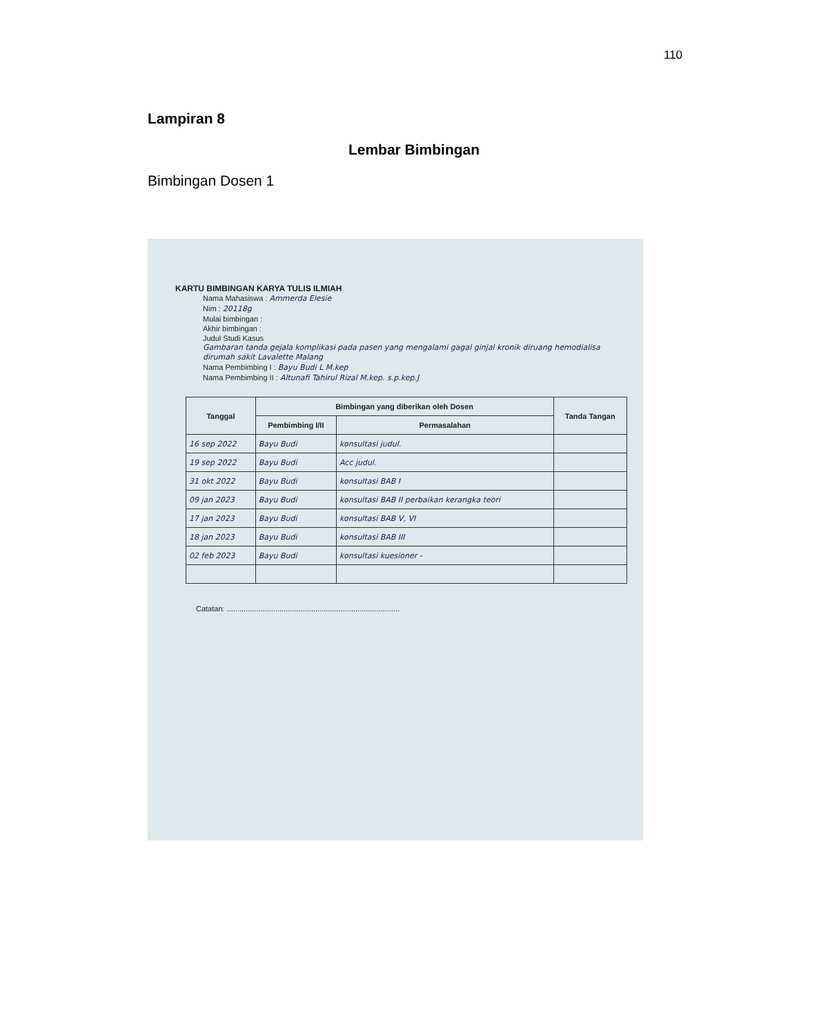110
Lampiran 8
Lembar Bimbingan
Bimbingan Dosen 1
KARTU BIMBINGAN KARYA TULIS ILMIAH
Nama Mahasiswa : Ammerda Elesie
Nim : 20118g
Mulai bimbingan :
Akhir bimbingan :
Judul Studi Kasus
Gambaran tanda gejala komplikasi pada pasen yang mengalami gagal ginjal kronik diruang hemodialisa dirumah sakit Lavalette Malang
Nama Pembimbing I : Bayu Budi L M.kep
Nama Pembimbing II : Altunafi Tahirul Rizal M.kep. s.p.kep.J
| Tanggal | Bimbingan yang diberikan oleh Dosen | | Tanda Tangan |
| --- | --- | --- | --- |
| | Pembimbing I/II | Permasalahan | |
| 16 sep 2022 | Bayu Budi | konsultasi judul. | |
| 19 sep 2022 | Bayu Budi | Acc judul. | |
| 31 okt 2022 | Bayu Budi | konsultasi BAB I | |
| 09 jan 2023 | Bayu Budi | konsultasi BAB II perbaikan kerangka teori | |
| 17 jan 2023 | Bayu Budi | konsultasi BAB V, VI | |
| 18 jan 2023 | Bayu Budi | konsultasi BAB III | |
| 02 feb 2023 | Bayu Budi | konsultasi kuesioner - | |
Catatan: ..................................................................................